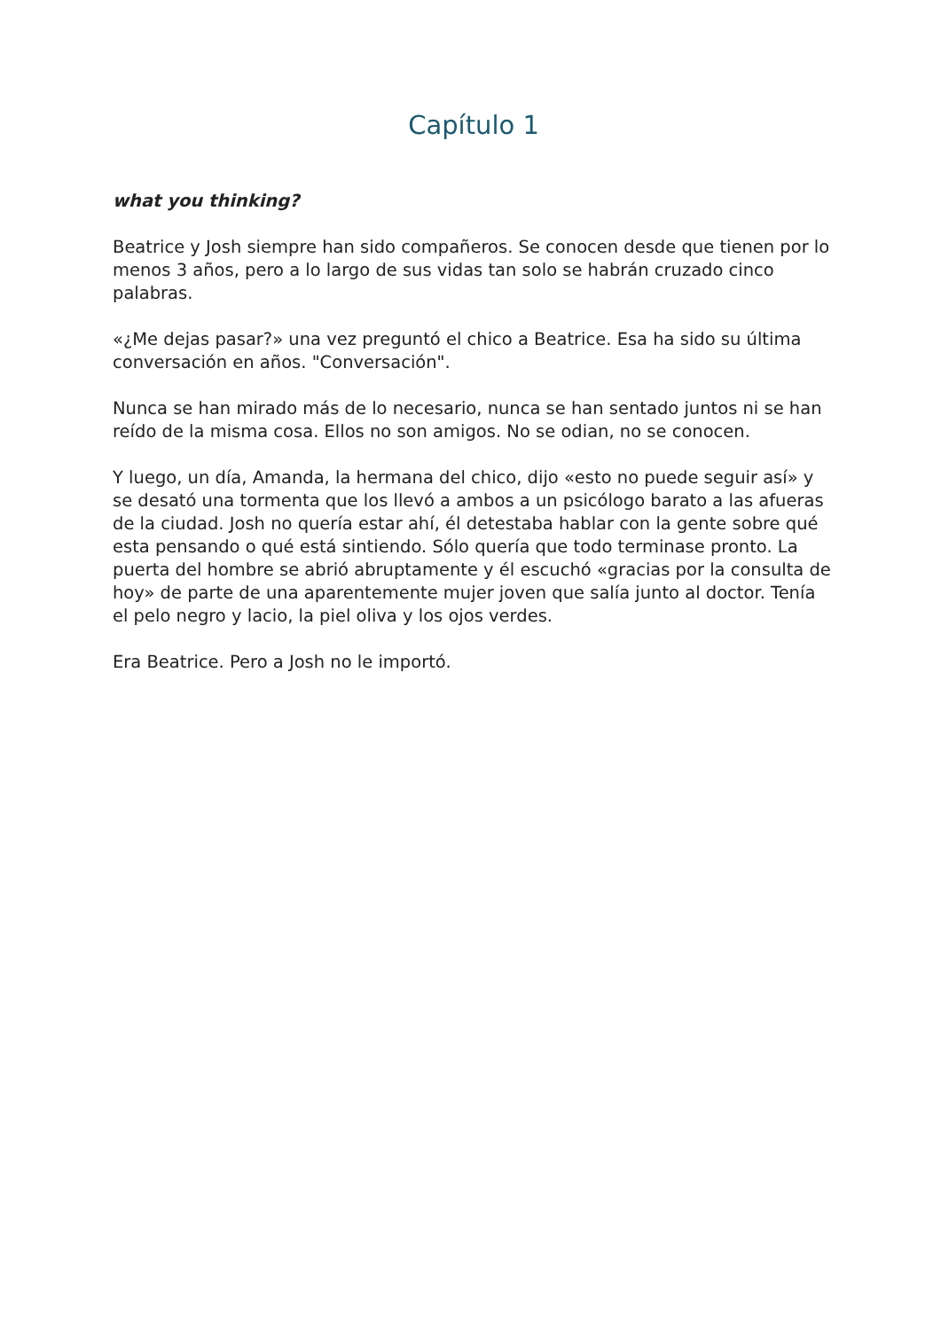Capítulo 1
what you thinking?
Beatrice y Josh siempre han sido compañeros. Se conocen desde que tienen por lo menos 3 años, pero a lo largo de sus vidas tan solo se habrán cruzado cinco palabras.
«¿Me dejas pasar?» una vez preguntó el chico a Beatrice. Esa ha sido su última conversación en años. "Conversación".
Nunca se han mirado más de lo necesario, nunca se han sentado juntos ni se han reído de la misma cosa. Ellos no son amigos. No se odian, no se conocen.
Y luego, un día, Amanda, la hermana del chico, dijo «esto no puede seguir así» y se desató una tormenta que los llevó a ambos a un psicólogo barato a las afueras de la ciudad. Josh no quería estar ahí, él detestaba hablar con la gente sobre qué esta pensando o qué está sintiendo. Sólo quería que todo terminase pronto. La puerta del hombre se abrió abruptamente y él escuchó «gracias por la consulta de hoy» de parte de una aparentemente mujer joven que salía junto al doctor. Tenía el pelo negro y lacio, la piel oliva y los ojos verdes.
Era Beatrice. Pero a Josh no le importó.